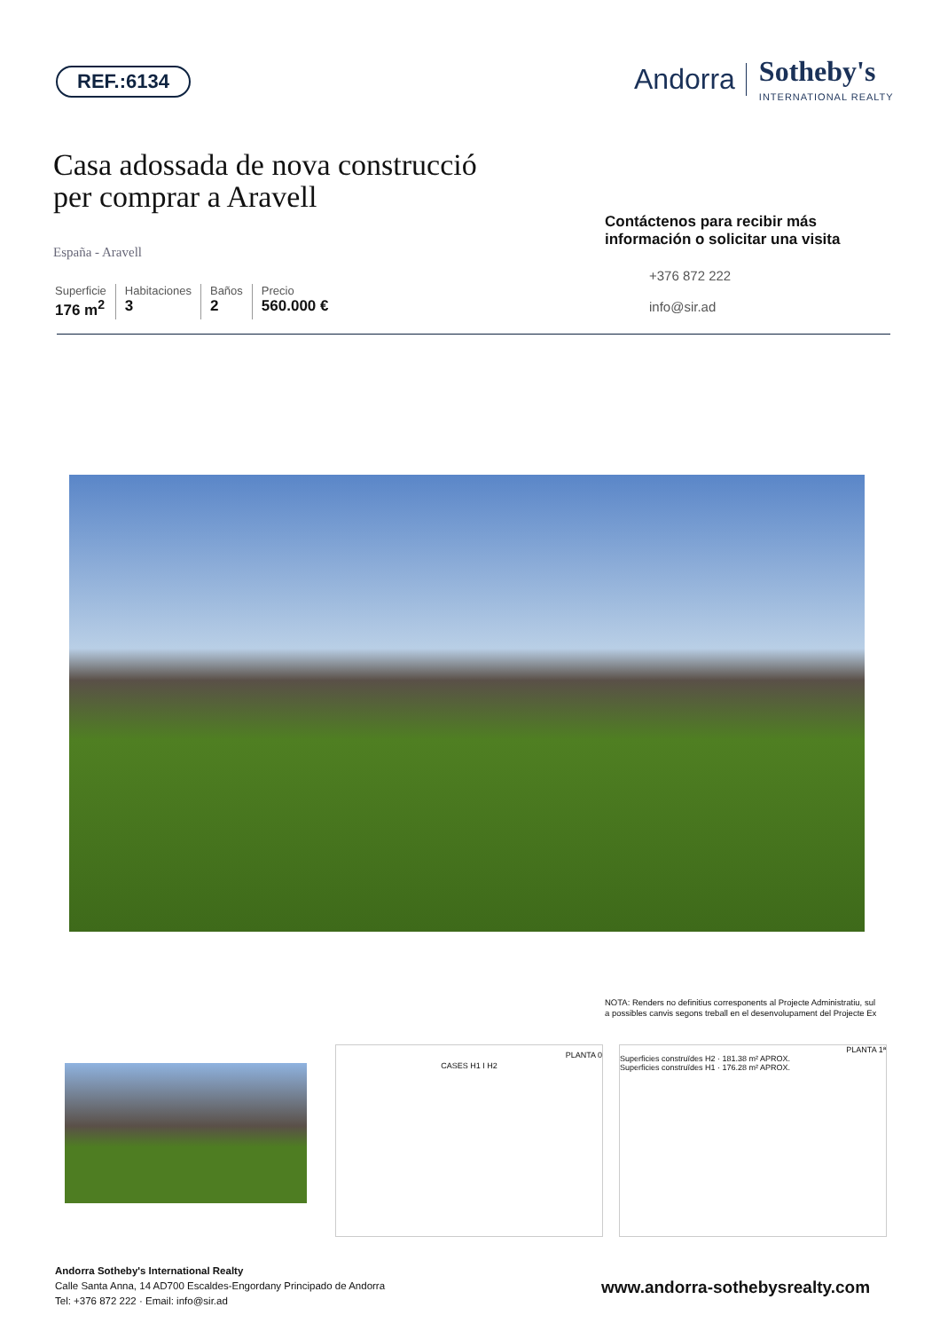REF.:6134
Andorra Sotheby's
INTERNATIONAL REALTY
Casa adossada de nova construcció
per comprar a Aravell
España - Aravell
Superficie
176 m<sup>2</sup>
Habitaciones
3
Baños
2
Precio
560.000 €
Contáctenos para recibir más información o solicitar una visita
+376 872 222
info@sir.ad
NOTA: Renders no definitius corresponents al Projecte Administratiu, sul
a possibles canvis segons treball en el desenvolupament del Projecte Ex
CASES H1 I H2
PLANTA 0
PLANTA 1ª
Superficies construïdes H2 · 181.38 m² APROX.
Superficies construïdes H1 · 176.28 m² APROX.
Andorra Sotheby's International Realty
Calle Santa Anna, 14 AD700 Escaldes-Engordany Principado de Andorra
Tel: +376 872 222 · Email: info@sir.ad
www.andorra-sothebysrealty.com